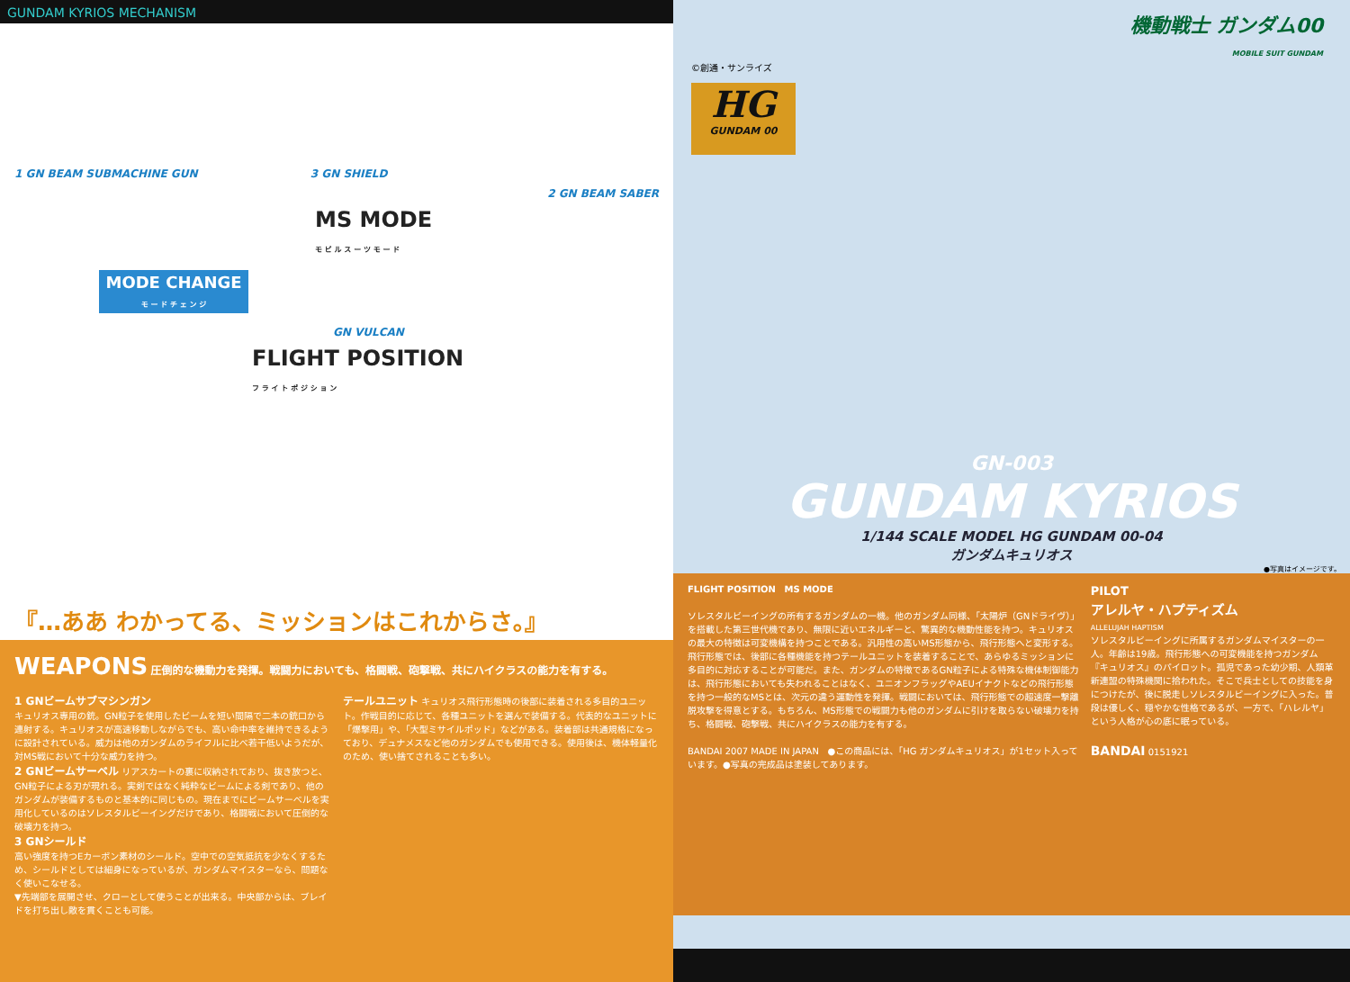GUNDAM KYRIOS MECHANISM
1 GN BEAM SUBMACHINE GUN 3 GN SHIELD
2 GN BEAM SABER
MS MODE
モ ビ ル ス ー ツ モ ー ド
MODE CHANGE
モ ー ド チ ェ ン ジ
GN VULCAN
FLIGHT POSITION
フ ラ イ ト ポ ジ シ ョ ン
『…ああ わかってる、ミッションはこれからさ。』
WEAPONS
圧倒的な機動力を発揮。戦闘力においても、格闘戦、砲撃戦、共にハイクラスの能力を有する。
1 GNビームサブマシンガン
キュリオス専用の銃。GN粒子を使用したビームを短い間隔で二本の銃口から連射する。キュリオスが高速移動しながらでも、高い命中率を維持できるように設計されている。威力は他のガンダムのライフルに比べ若干低いようだが、対MS戦において十分な威力を持つ。
2 GNビームサーベル リアスカートの裏に収納されており、抜き放つと、GN粒子による刃が現れる。実剣ではなく純粋なビームによる剣であり、他のガンダムが装備するものと基本的に同じもの。現在までにビームサーベルを実用化しているのはソレスタルビーイングだけであり、格闘戦において圧倒的な破壊力を持つ。
3 GNシールド
高い強度を持つEカーボン素材のシールド。空中での空気抵抗を少なくするため、シールドとしては細身になっているが、ガンダムマイスターなら、問題なく使いこなせる。
▼先端部を展開させ、クローとして使うことが出来る。中央部からは、ブレイドを打ち出し敵を貫くことも可能。
テールユニット キュリオス飛行形態時の後部に装着される多目的ユニット。作戦目的に応じて、各種ユニットを選んで装備する。代表的なユニットに「爆撃用」や、「大型ミサイルポッド」などがある。装着部は共通規格になっており、デュナメスなど他のガンダムでも使用できる。使用後は、機体軽量化のため、使い捨てされることも多い。
機動戦士 ガンダム00
MOBILE SUIT GUNDAM
©創通・サンライズ
HG
GUNDAM 00
GN-003
GUNDAM KYRIOS
1/144 SCALE MODEL HG GUNDAM 00-04
ガンダムキュリオス
●写真はイメージです。
FLIGHT POSITION MS MODE
ソレスタルビーイングの所有するガンダムの一機。他のガンダム同様、「太陽炉（GNドライヴ）」を搭載した第三世代機であり、無限に近いエネルギーと、驚異的な機動性能を持つ。キュリオスの最大の特徴は可変機構を持つことである。汎用性の高いMS形態から、飛行形態へと変形する。飛行形態では、後部に各種機能を持つテールユニットを装着することで、あらゆるミッションに多目的に対応することが可能だ。また、ガンダムの特徴であるGN粒子による特殊な機体制御能力は、飛行形態においても失われることはなく、ユニオンフラッグやAEUイナクトなどの飛行形態を持つ一般的なMSとは、次元の違う運動性を発揮。戦闘においては、飛行形態での超速度一撃離脱攻撃を得意とする。もちろん、MS形態での戦闘力も他のガンダムに引けを取らない破壊力を持ち、格闘戦、砲撃戦、共にハイクラスの能力を有する。
BANDAI 2007 MADE IN JAPAN ●この商品には、「HG ガンダムキュリオス」が1セット入っています。●写真の完成品は塗装してあります。
PILOT
アレルヤ・ハプティズム
ALLELUJAH HAPTISM
ソレスタルビーイングに所属するガンダムマイスターの一人。年齢は19歳。飛行形態への可変機能を持つガンダム『キュリオス』のパイロット。孤児であった幼少期、人類革新連盟の特殊機関に拾われた。そこで兵士としての技能を身につけたが、後に脱走しソレスタルビーイングに入った。普段は優しく、穏やかな性格であるが、一方で、「ハレルヤ」という人格が心の底に眠っている。
BANDAI 0151921